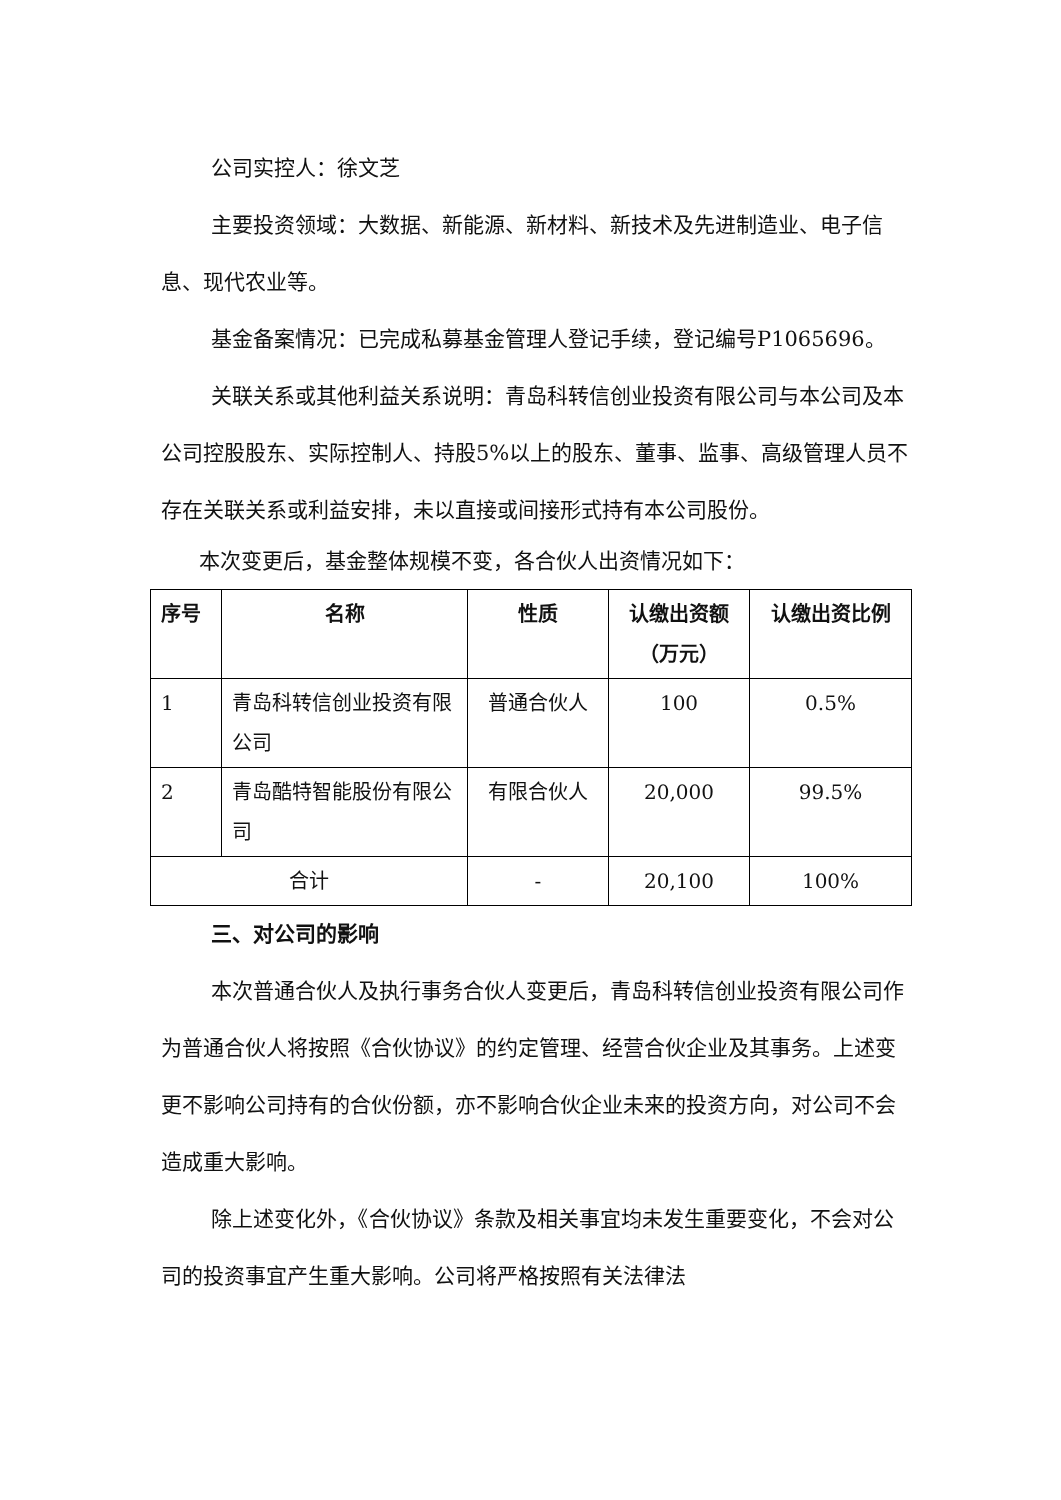公司实控人：徐文芝
主要投资领域：大数据、新能源、新材料、新技术及先进制造业、电子信息、现代农业等。
基金备案情况：已完成私募基金管理人登记手续，登记编号P1065696。
关联关系或其他利益关系说明：青岛科转信创业投资有限公司与本公司及本公司控股股东、实际控制人、持股5%以上的股东、董事、监事、高级管理人员不存在关联关系或利益安排，未以直接或间接形式持有本公司股份。
本次变更后，基金整体规模不变，各合伙人出资情况如下：
| 序号 | 名称 | 性质 | 认缴出资额（万元） | 认缴出资比例 |
| --- | --- | --- | --- | --- |
| 1 | 青岛科转信创业投资有限公司 | 普通合伙人 | 100 | 0.5% |
| 2 | 青岛酷特智能股份有限公司 | 有限合伙人 | 20,000 | 99.5% |
| 合计 | | - | 20,100 | 100% |
三、对公司的影响
本次普通合伙人及执行事务合伙人变更后，青岛科转信创业投资有限公司作为普通合伙人将按照《合伙协议》的约定管理、经营合伙企业及其事务。上述变更不影响公司持有的合伙份额，亦不影响合伙企业未来的投资方向，对公司不会造成重大影响。
除上述变化外，《合伙协议》条款及相关事宜均未发生重要变化，不会对公司的投资事宜产生重大影响。公司将严格按照有关法律法